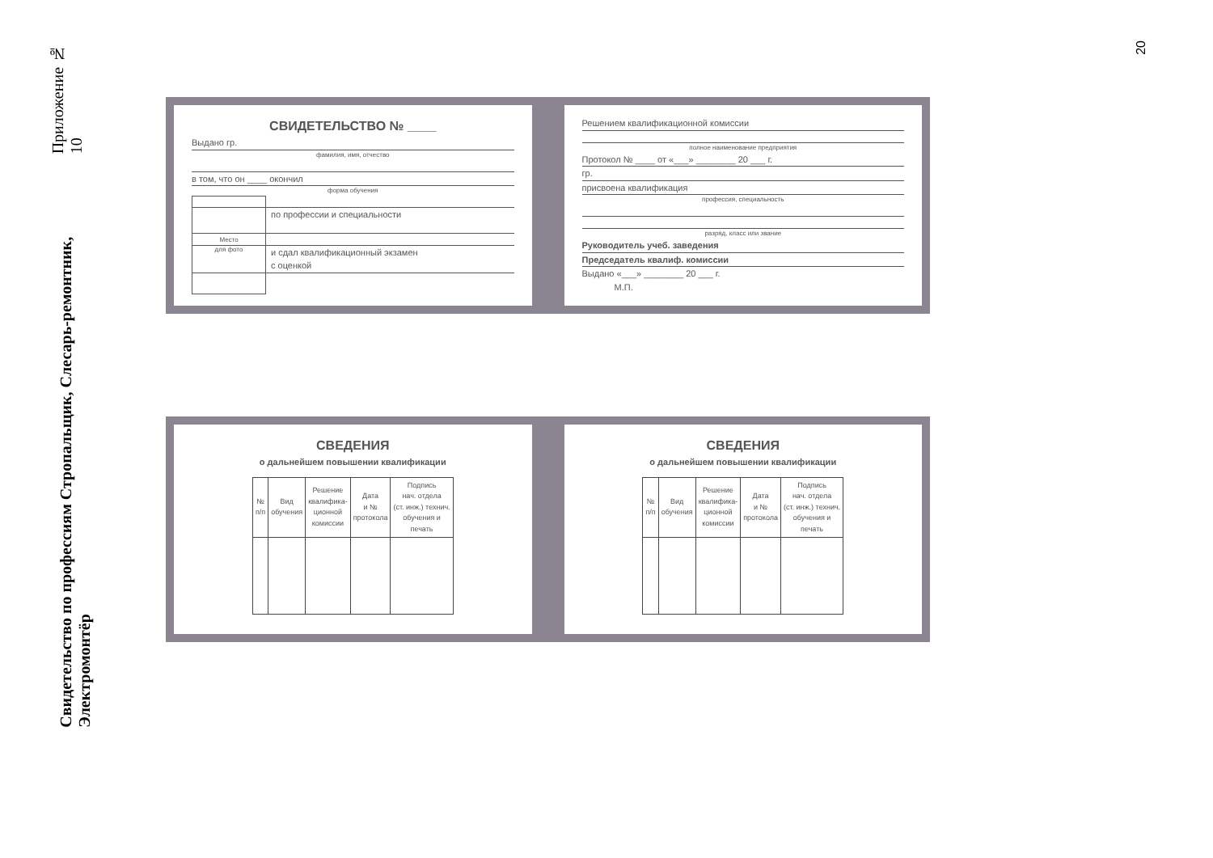Приложение № 10
Свидетельство по профессиям Стропальщик, Слесарь-ремонтник, Электромонтёр
20
СВИДЕТЕЛЬСТВО № ____
Выдано гр.
фамилия, имя, отчество
в том, что он ____ окончил
форма обучения
Место
для фото
по профессии и специальности
и сдал квалификационный экзамен
с оценкой
Решением квалификационной комиссии
полное наименование предприятия
Протокол № ____ от «___» ________ 20 ___ г.
гр.
присвоена квалификация
профессия, специальность
разряд, класс или звание
Руководитель учеб. заведения
Председатель квалиф. комиссии
Выдано «___» ________ 20 ___ г.
М.П.
СВЕДЕНИЯ
о дальнейшем повышении квалификации
| № п/п | Вид обучения | Решение квалифика- ционной комиссии | Дата и № протокола | Подпись нач. отдела (ст. инж.) технич. обучения и печать |
| --- | --- | --- | --- | --- |
СВЕДЕНИЯ
о дальнейшем повышении квалификации
| № п/п | Вид обучения | Решение квалифика- ционной комиссии | Дата и № протокола | Подпись нач. отдела (ст. инж.) технич. обучения и печать |
| --- | --- | --- | --- | --- |